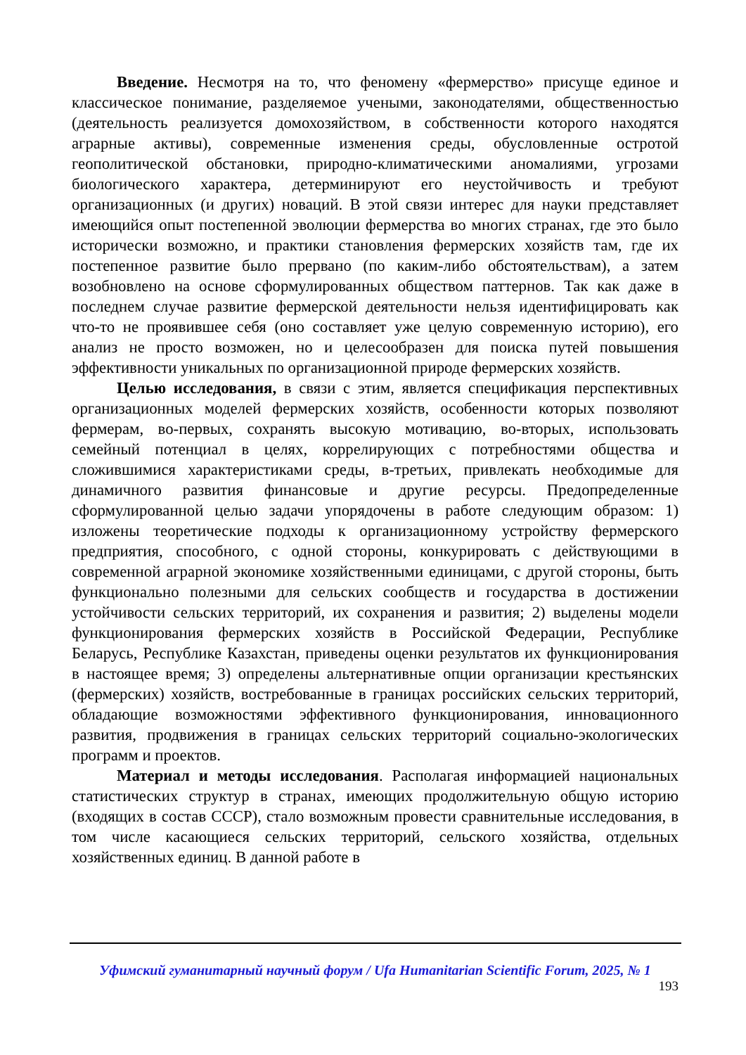Введение. Несмотря на то, что феномену «фермерство» присуще единое и классическое понимание, разделяемое учеными, законодателями, общественностью (деятельность реализуется домохозяйством, в собственности которого находятся аграрные активы), современные изменения среды, обусловленные остротой геополитической обстановки, природно-климатическими аномалиями, угрозами биологического характера, детерминируют его неустойчивость и требуют организационных (и других) новаций. В этой связи интерес для науки представляет имеющийся опыт постепенной эволюции фермерства во многих странах, где это было исторически возможно, и практики становления фермерских хозяйств там, где их постепенное развитие было прервано (по каким-либо обстоятельствам), а затем возобновлено на основе сформулированных обществом паттернов. Так как даже в последнем случае развитие фермерской деятельности нельзя идентифицировать как что-то не проявившее себя (оно составляет уже целую современную историю), его анализ не просто возможен, но и целесообразен для поиска путей повышения эффективности уникальных по организационной природе фермерских хозяйств.
Целью исследования, в связи с этим, является спецификация перспективных организационных моделей фермерских хозяйств, особенности которых позволяют фермерам, во-первых, сохранять высокую мотивацию, во-вторых, использовать семейный потенциал в целях, коррелирующих с потребностями общества и сложившимися характеристиками среды, в-третьих, привлекать необходимые для динамичного развития финансовые и другие ресурсы. Предопределенные сформулированной целью задачи упорядочены в работе следующим образом: 1) изложены теоретические подходы к организационному устройству фермерского предприятия, способного, с одной стороны, конкурировать с действующими в современной аграрной экономике хозяйственными единицами, с другой стороны, быть функционально полезными для сельских сообществ и государства в достижении устойчивости сельских территорий, их сохранения и развития; 2) выделены модели функционирования фермерских хозяйств в Российской Федерации, Республике Беларусь, Республике Казахстан, приведены оценки результатов их функционирования в настоящее время; 3) определены альтернативные опции организации крестьянских (фермерских) хозяйств, востребованные в границах российских сельских территорий, обладающие возможностями эффективного функционирования, инновационного развития, продвижения в границах сельских территорий социально-экологических программ и проектов.
Материал и методы исследования. Располагая информацией национальных статистических структур в странах, имеющих продолжительную общую историю (входящих в состав СССР), стало возможным провести сравнительные исследования, в том числе касающиеся сельских территорий, сельского хозяйства, отдельных хозяйственных единиц. В данной работе в
Уфимский гуманитарный научный форум / Ufa Humanitarian Scientific Forum, 2025, № 1
193